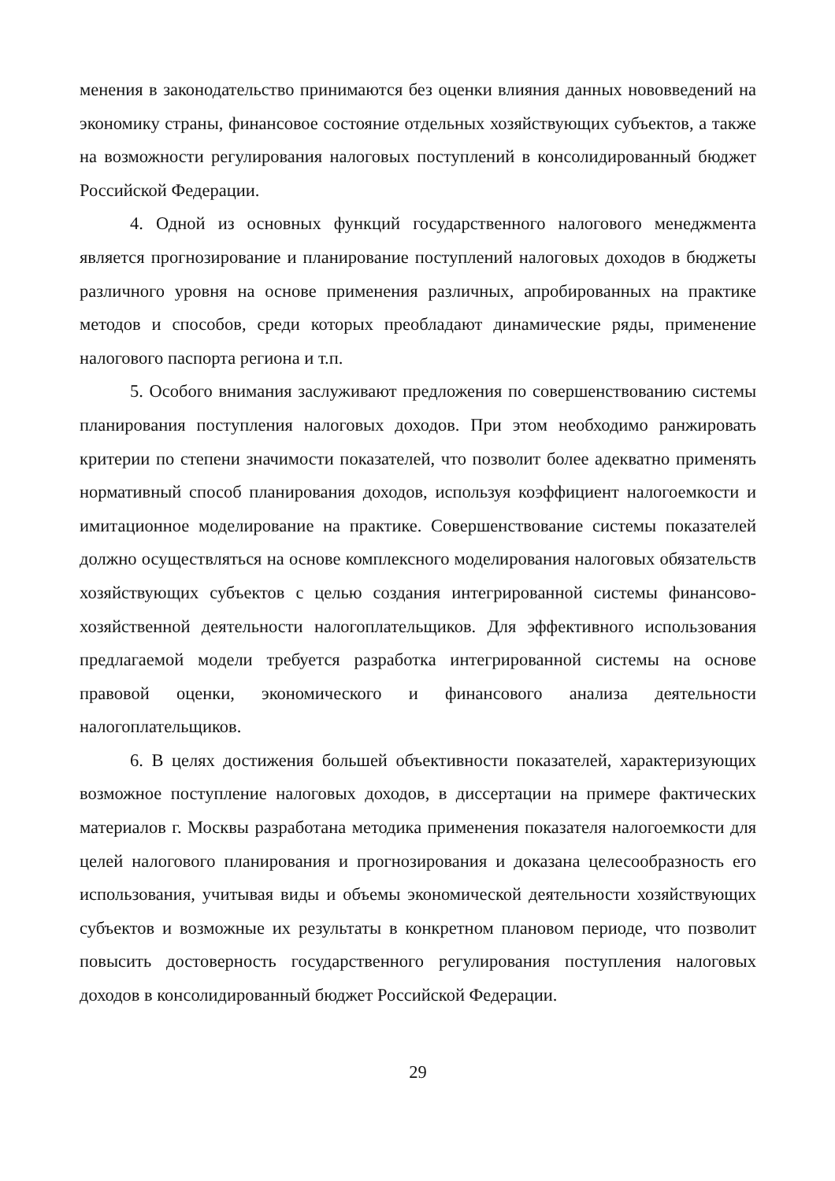менения в законодательство принимаются без оценки влияния данных нововведений на экономику страны, финансовое состояние отдельных хозяйствующих субъектов, а также на возможности регулирования налоговых поступлений в консолидированный бюджет Российской Федерации.
4. Одной из основных функций государственного налогового менеджмента является прогнозирование и планирование поступлений налоговых доходов в бюджеты различного уровня на основе применения различных, апробированных на практике методов и способов, среди которых преобладают динамические ряды, применение налогового паспорта региона и т.п.
5. Особого внимания заслуживают предложения по совершенствованию системы планирования поступления налоговых доходов. При этом необходимо ранжировать критерии по степени значимости показателей, что позволит более адекватно применять нормативный способ планирования доходов, используя коэффициент налогоемкости и имитационное моделирование на практике. Совершенствование системы показателей должно осуществляться на основе комплексного моделирования налоговых обязательств хозяйствующих субъектов с целью создания интегрированной системы финансово-хозяйственной деятельности налогоплательщиков. Для эффективного использования предлагаемой модели требуется разработка интегрированной системы на основе правовой оценки, экономического и финансового анализа деятельности налогоплательщиков.
6. В целях достижения большей объективности показателей, характеризующих возможное поступление налоговых доходов, в диссертации на примере фактических материалов г. Москвы разработана методика применения показателя налогоемкости для целей налогового планирования и прогнозирования и доказана целесообразность его использования, учитывая виды и объемы экономической деятельности хозяйствующих субъектов и возможные их результаты в конкретном плановом периоде, что позволит повысить достоверность государственного регулирования поступления налоговых доходов в консолидированный бюджет Российской Федерации.
29